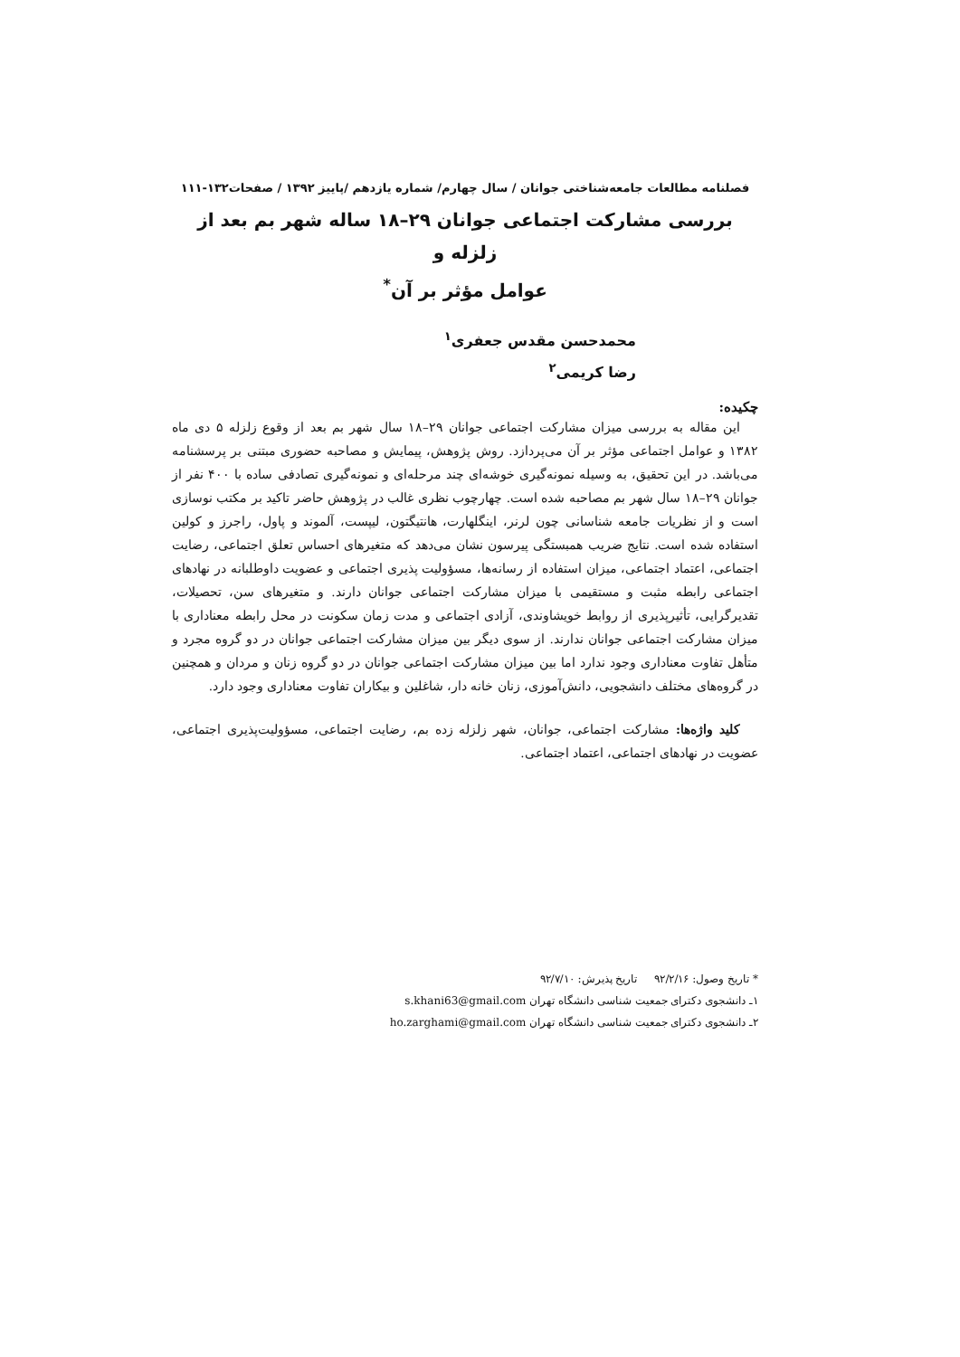فصلنامه مطالعات جامعه‌شناختی جوانان / سال چهارم/ شماره یازدهم /پاییز ۱۳۹۲ / صفحات۱۳۲-۱۱۱
بررسی مشارکت اجتماعی جوانان ۲۹–۱۸ ساله شهر بم بعد از زلزله و
عوامل مؤثر بر آن<sup>*</sup>
محمدحسن مقدس جعفری<sup>۱</sup>
رضا کریمی<sup>۲</sup>
چکیده:
این مقاله به بررسی میزان مشارکت اجتماعی جوانان ۲۹–۱۸ سال شهر بم بعد از وقوع زلزله ۵ دی ماه ۱۳۸۲ و عوامل اجتماعی مؤثر بر آن می‌پردازد. روش پژوهش، پیمایش و مصاحبه حضوری مبتنی بر پرسشنامه می‌باشد. در این تحقیق، به وسیله نمونه‌گیری خوشه‌ای چند مرحله‌ای و نمونه‌گیری تصادفی ساده با ۴۰۰ نفر از جوانان ۲۹–۱۸ سال شهر بم مصاحبه شده است. چهارچوب نظری غالب در پژوهش حاضر تاکید بر مکتب نوسازی است و از نظریات جامعه شناسانی چون لرنر، اینگلهارت، هانتیگتون، لیپست، آلموند و پاول، راجرز و کولین استفاده شده است. نتایج ضریب همبستگی پیرسون نشان می‌دهد که متغیرهای احساس تعلق اجتماعی، رضایت اجتماعی، اعتماد اجتماعی، میزان استفاده از رسانه‌ها، مسؤولیت پذیری اجتماعی و عضویت داوطلبانه در نهادهای اجتماعی رابطه مثبت و مستقیمی با میزان مشارکت اجتماعی جوانان دارند. و متغیرهای سن، تحصیلات، تقدیرگرایی، تأثیرپذیری از روابط خویشاوندی، آزادی اجتماعی و مدت زمان سکونت در محل رابطه معناداری با میزان مشارکت اجتماعی جوانان ندارند. از سوی دیگر بین میزان مشارکت اجتماعی جوانان در دو گروه مجرد و متأهل تفاوت معناداری وجود ندارد اما بین میزان مشارکت اجتماعی جوانان در دو گروه زنان و مردان و همچنین در گروه‌های مختلف دانشجویی، دانش‌آموزی، زنان خانه دار، شاغلین و بیکاران تفاوت معناداری وجود دارد.
کلید واژه‌ها: مشارکت اجتماعی، جوانان، شهر زلزله زده بم، رضایت اجتماعی، مسؤولیت‌پذیری اجتماعی، عضویت در نهادهای اجتماعی، اعتماد اجتماعی.
* تاریخ وصول: ۹۲/۲/۱۶ تاریخ پذیرش: ۹۲/۷/۱۰
۱ـ دانشجوی دکترای جمعیت شناسی دانشگاه تهران s.khani63@gmail.com
۲ـ دانشجوی دکترای جمعیت شناسی دانشگاه تهران ho.zarghami@gmail.com